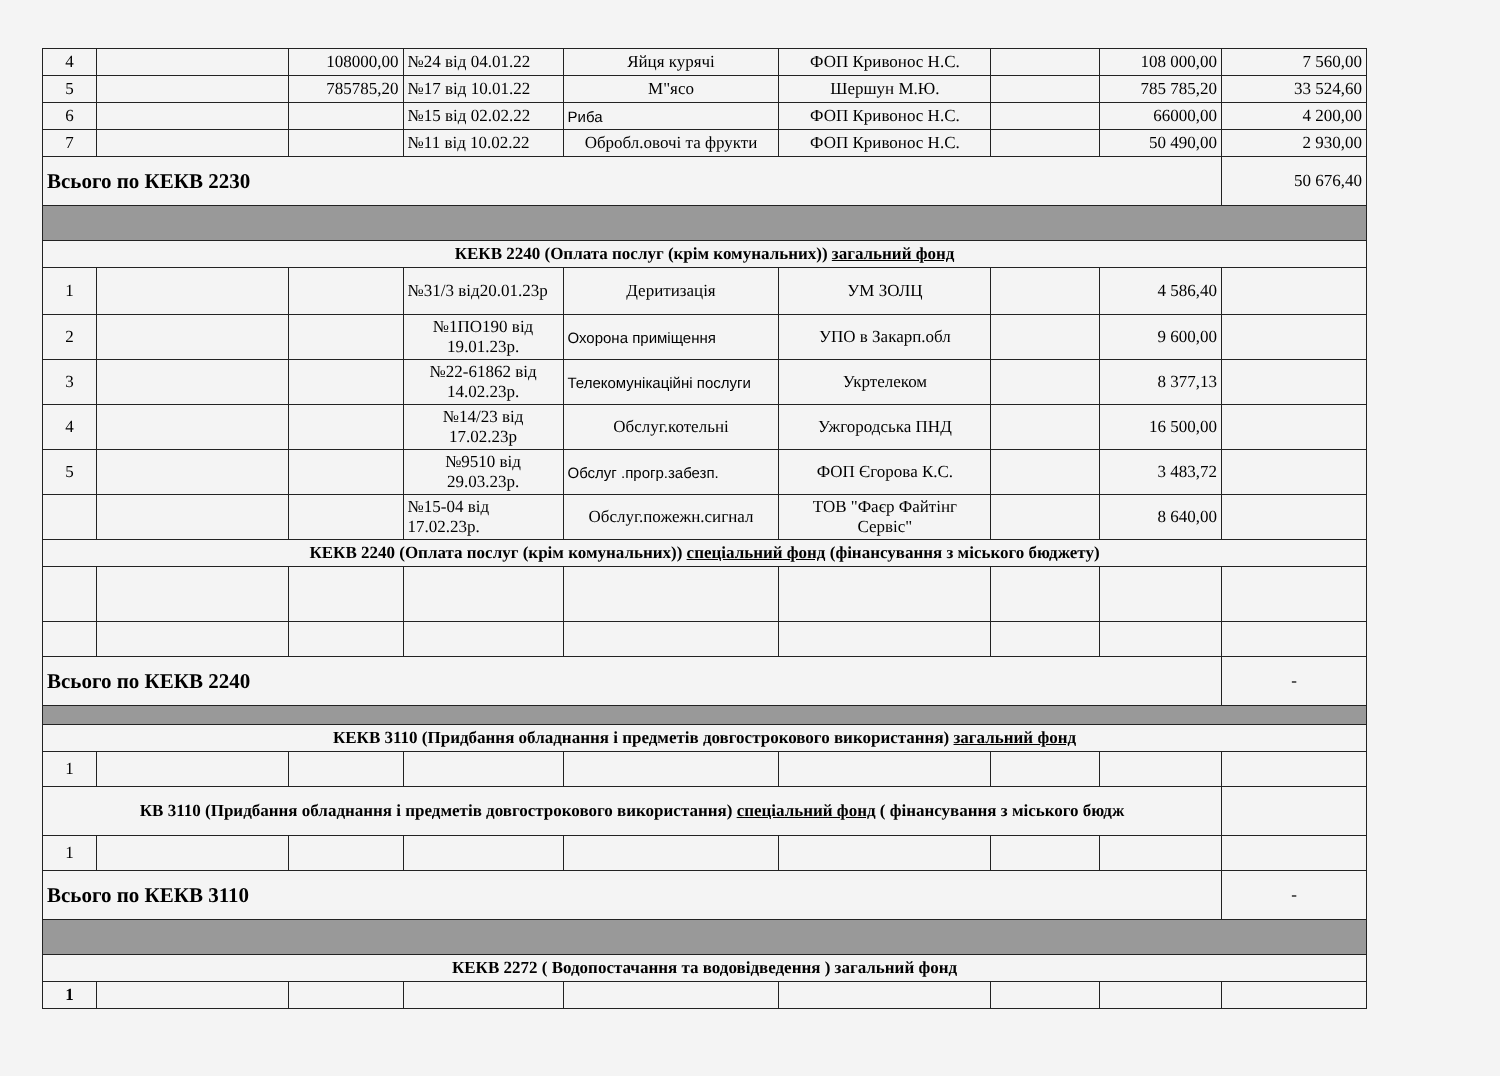| 4 | | 108000,00 | №24 від 04.01.22 | Яйця курячі | ФОП Кривонос Н.С. | | 108 000,00 | 7 560,00 |
| 5 | | 785785,20 | №17 від 10.01.22 | М"ясо | Шершун М.Ю. | | 785 785,20 | 33 524,60 |
| 6 | | | №15 від 02.02.22 | Риба | ФОП Кривонос Н.С. | | 66000,00 | 4 200,00 |
| 7 | | | №11 від 10.02.22 | Обробл.овочі та фрукти | ФОП Кривонос Н.С. | | 50 490,00 | 2 930,00 |
| Всього по КЕКВ 2230 | | | | | | | | 50 676,40 |
| КЕКВ 2240 (Оплата послуг (крім комунальних)) загальний фонд | | | | | | | | |
| 1 | | | №31/3 від20.01.23р | Деритизація | УМ ЗОЛЦ | | 4 586,40 | |
| 2 | | | №1ПО190 від 19.01.23р. | Охорона приміщення | УПО в Закарп.обл | | 9 600,00 | |
| 3 | | | №22-61862 від 14.02.23р. | Телекомунікаційні послуги | Укртелеком | | 8 377,13 | |
| 4 | | | №14/23 від 17.02.23р | Обслуг.котельні | Ужгородська ПНД | | 16 500,00 | |
| 5 | | | №9510 від 29.03.23р. | Обслуг .прогр.забезп. | ФОП Єгорова К.С. | | 3 483,72 | |
| | | | №15-04 від 17.02.23р. | Обслуг.пожежн.сигнал | ТОВ "Фаєр Файтінг Сервіс" | | 8 640,00 | |
| КЕКВ 2240 (Оплата послуг (крім комунальних)) спеціальний фонд (фінансування з міського бюджету) | | | | | | | | |
| Всього по КЕКВ 2240 | | | | | | | | - |
| КЕКВ 3110 (Придбання обладнання і предметів довгострокового використання) загальний фонд | | | | | | | | |
| 1 | | | | | | | | |
| КВ 3110 (Придбання обладнання і предметів довгострокового використання) спеціальний фонд ( фінансування з міського бюдж | | | | | | | | |
| 1 | | | | | | | | |
| Всього по КЕКВ 3110 | | | | | | | | - |
| КЕКВ 2272 ( Водопостачання та водовідведення ) загальний фонд | | | | | | | | |
| 1 | | | | | | | | |